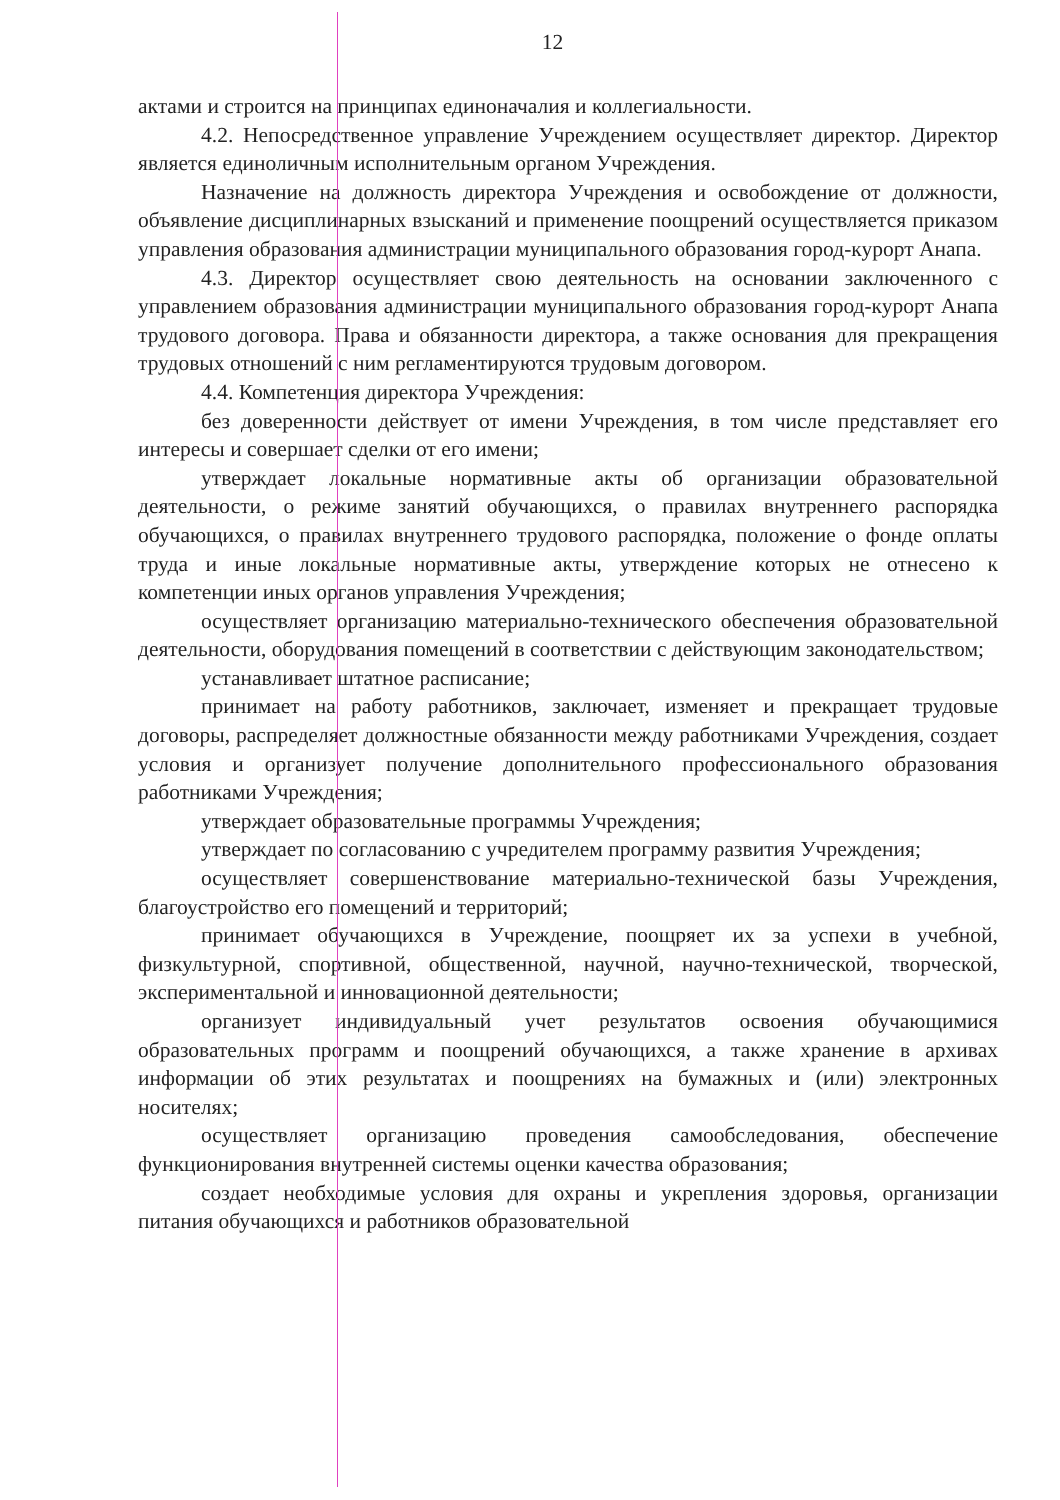12
актами и строится на принципах единоначалия и коллегиальности.
4.2. Непосредственное управление Учреждением осуществляет директор. Директор является единоличным исполнительным органом Учреждения.
Назначение на должность директора Учреждения и освобождение от должности, объявление дисциплинарных взысканий и применение поощрений осуществляется приказом управления образования администрации муниципального образования город-курорт Анапа.
4.3. Директор осуществляет свою деятельность на основании заключенного с управлением образования администрации муниципального образования город-курорт Анапа трудового договора. Права и обязанности директора, а также основания для прекращения трудовых отношений с ним регламентируются трудовым договором.
4.4. Компетенция директора Учреждения:
без доверенности действует от имени Учреждения, в том числе представляет его интересы и совершает сделки от его имени;
утверждает локальные нормативные акты об организации образовательной деятельности, о режиме занятий обучающихся, о правилах внутреннего распорядка обучающихся, о правилах внутреннего трудового распорядка, положение о фонде оплаты труда и иные локальные нормативные акты, утверждение которых не отнесено к компетенции иных органов управления Учреждения;
осуществляет организацию материально-технического обеспечения образовательной деятельности, оборудования помещений в соответствии с действующим законодательством;
устанавливает штатное расписание;
принимает на работу работников, заключает, изменяет и прекращает трудовые договоры, распределяет должностные обязанности между работниками Учреждения, создает условия и организует получение дополнительного профессионального образования работниками Учреждения;
утверждает образовательные программы Учреждения;
утверждает по согласованию с учредителем программу развития Учреждения;
осуществляет совершенствование материально-технической базы Учреждения, благоустройство его помещений и территорий;
принимает обучающихся в Учреждение, поощряет их за успехи в учебной, физкультурной, спортивной, общественной, научной, научно-технической, творческой, экспериментальной и инновационной деятельности;
организует индивидуальный учет результатов освоения обучающимися образовательных программ и поощрений обучающихся, а также хранение в архивах информации об этих результатах и поощрениях на бумажных и (или) электронных носителях;
осуществляет организацию проведения самообследования, обеспечение функционирования внутренней системы оценки качества образования;
создает необходимые условия для охраны и укрепления здоровья, организации питания обучающихся и работников образовательной